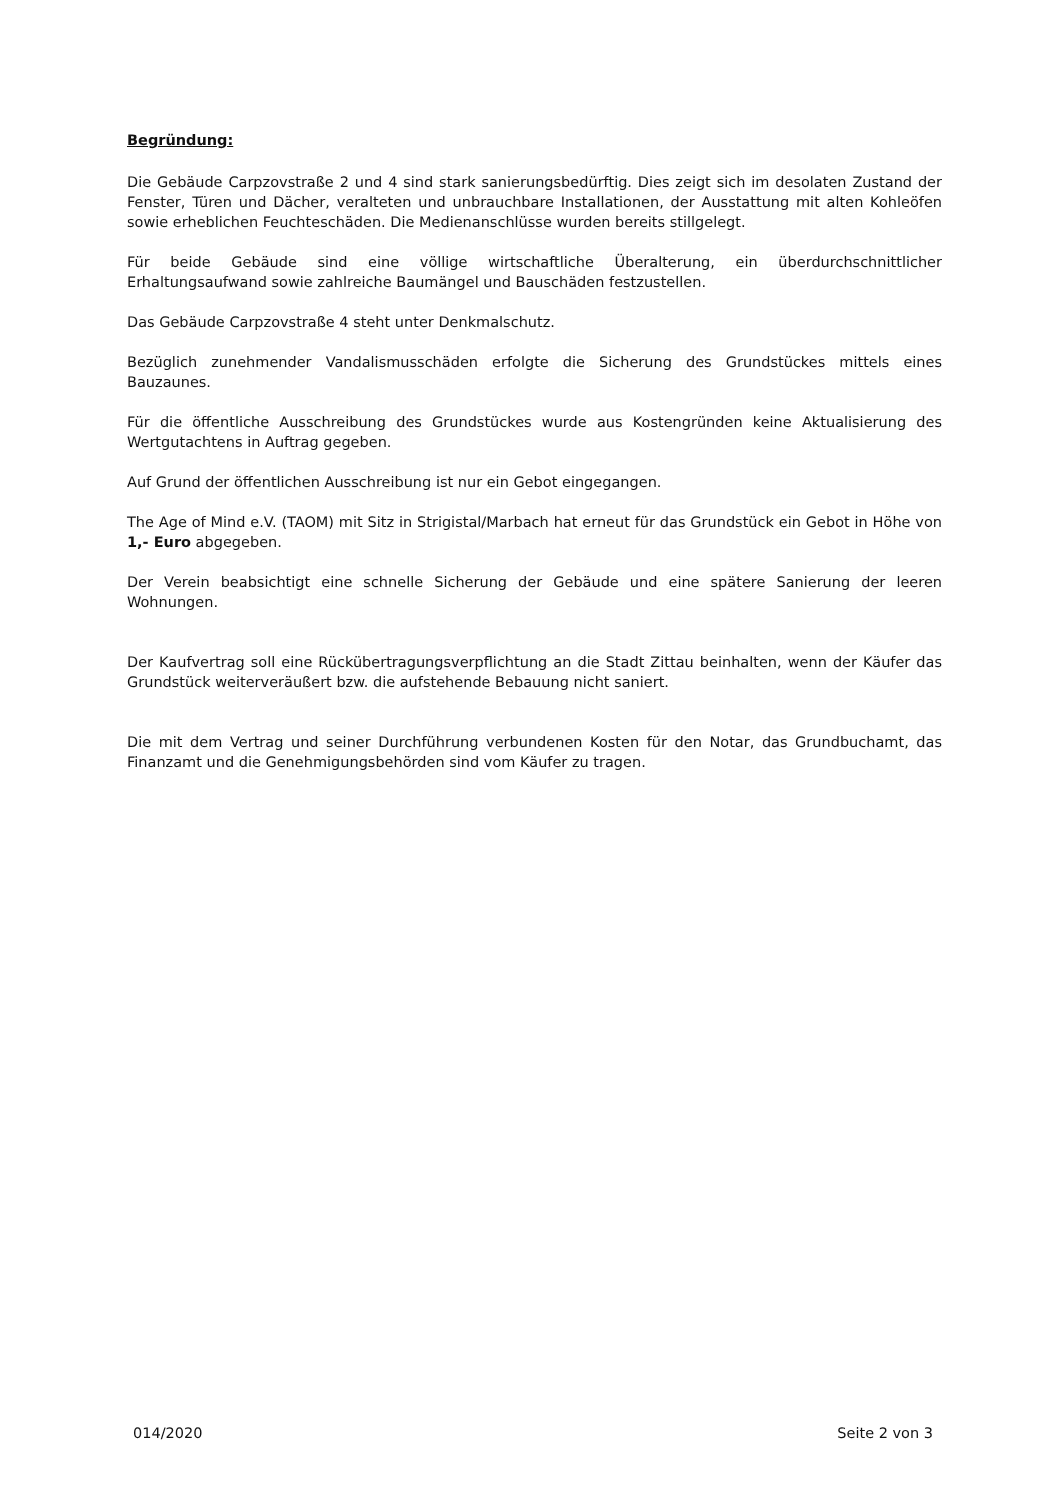Begründung:
Die Gebäude Carpzovstraße 2 und 4 sind stark sanierungsbedürftig. Dies zeigt sich im desolaten Zustand der Fenster, Türen und Dächer, veralteten und unbrauchbare Installationen, der Ausstattung mit alten Kohleöfen sowie erheblichen Feuchteschäden. Die Medienanschlüsse wurden bereits stillgelegt.
Für beide Gebäude sind eine völlige wirtschaftliche Überalterung, ein überdurchschnittlicher Erhaltungsaufwand sowie zahlreiche Baumängel und Bauschäden festzustellen.
Das Gebäude Carpzovstraße 4 steht unter Denkmalschutz.
Bezüglich zunehmender Vandalismusschäden erfolgte die Sicherung des Grundstückes mittels eines Bauzaunes.
Für die öffentliche Ausschreibung des Grundstückes wurde aus Kostengründen keine Aktualisierung des Wertgutachtens in Auftrag gegeben.
Auf Grund der öffentlichen Ausschreibung ist nur ein Gebot eingegangen.
The Age of Mind e.V. (TAOM) mit Sitz in Strigistal/Marbach hat erneut für das Grundstück ein Gebot in Höhe von 1,- Euro abgegeben.
Der Verein beabsichtigt eine schnelle Sicherung der Gebäude und eine spätere Sanierung der leeren Wohnungen.
Der Kaufvertrag soll eine Rückübertragungsverpflichtung an die Stadt Zittau beinhalten, wenn der Käufer das Grundstück weiterveräußert bzw. die aufstehende Bebauung nicht saniert.
Die mit dem Vertrag und seiner Durchführung verbundenen Kosten für den Notar, das Grundbuchamt, das Finanzamt und die Genehmigungsbehörden sind vom Käufer zu tragen.
014/2020 Seite 2 von 3